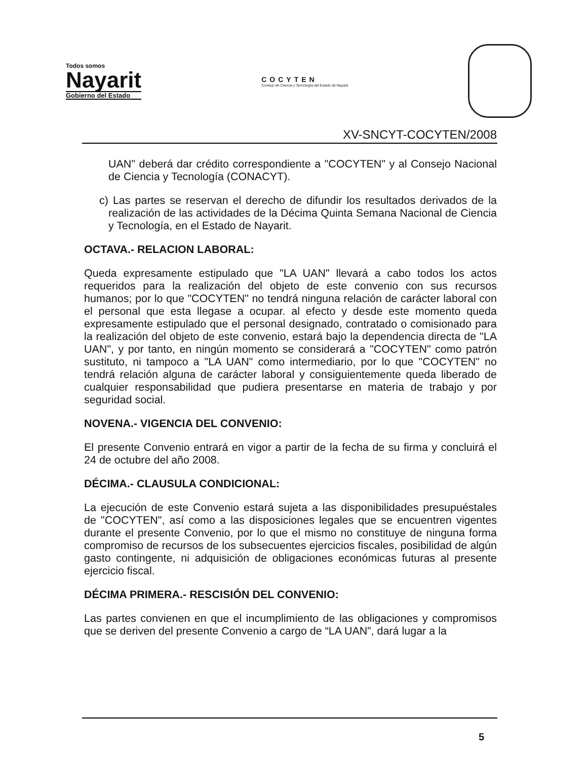Todos somos
Nayarit
Gobierno del Estado
COCYTEN
Consejo de Ciencia y Tecnología del Estado de Nayarit
XV-SNCYT-COCYTEN/2008
UAN" deberá dar crédito correspondiente a "COCYTEN" y al Consejo Nacional de Ciencia y Tecnología (CONACYT).
c) Las partes se reservan el derecho de difundir los resultados derivados de la realización de las actividades de la Décima Quinta Semana Nacional de Ciencia y Tecnología, en el Estado de Nayarit.
OCTAVA.- RELACION LABORAL:
Queda expresamente estipulado que "LA UAN" llevará a cabo todos los actos requeridos para la realización del objeto de este convenio con sus recursos humanos; por lo que "COCYTEN" no tendrá ninguna relación de carácter laboral con el personal que esta llegase a ocupar. al efecto y desde este momento queda expresamente estipulado que el personal designado, contratado o comisionado para la realización del objeto de este convenio, estará bajo la dependencia directa de "LA UAN", y por tanto, en ningún momento se considerará a "COCYTEN" como patrón sustituto, ni tampoco a "LA UAN" como intermediario, por lo que "COCYTEN" no tendrá relación alguna de carácter laboral y consiguientemente queda liberado de cualquier responsabilidad que pudiera presentarse en materia de trabajo y por seguridad social.
NOVENA.- VIGENCIA DEL CONVENIO:
El presente Convenio entrará en vigor a partir de la fecha de su firma y concluirá el 24 de octubre del año 2008.
DÉCIMA.- CLAUSULA CONDICIONAL:
La ejecución de este Convenio estará sujeta a las disponibilidades presupuéstales de "COCYTEN", así como a las disposiciones legales que se encuentren vigentes durante el presente Convenio, por lo que el mismo no constituye de ninguna forma compromiso de recursos de los subsecuentes ejercicios fiscales, posibilidad de algún gasto contingente, ni adquisición de obligaciones económicas futuras al presente ejercicio fiscal.
DÉCIMA PRIMERA.- RESCISIÓN DEL CONVENIO:
Las partes convienen en que el incumplimiento de las obligaciones y compromisos que se deriven del presente Convenio a cargo de “LA UAN”, dará lugar a la
5